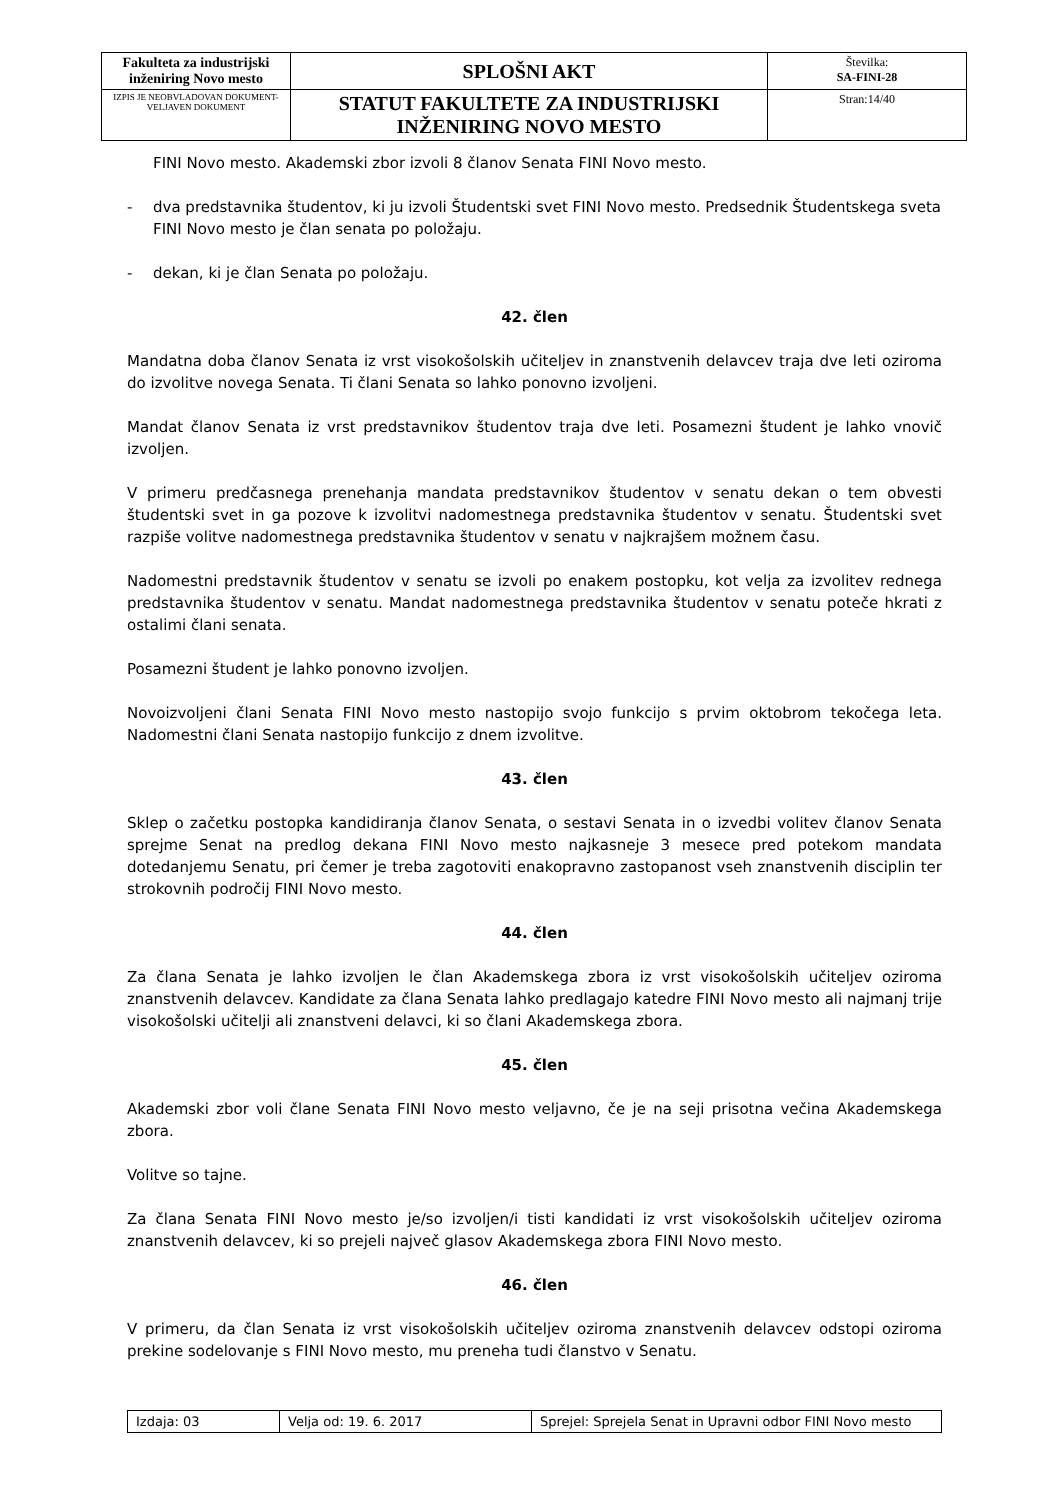| Fakulteta za industrijski inženiring Novo mesto | SPLOŠNI AKT | Številka: SA-FINI-28 |
| IZPIS JE NEOBVLADOVAN DOKUMENT-VELJAVEN DOKUMENT | STATUT FAKULTETE ZA INDUSTRIJSKI INŽENIRING NOVO MESTO | Stran:14/40 |
FINI Novo mesto. Akademski zbor izvoli 8 članov Senata FINI Novo mesto.
- dva predstavnika študentov, ki ju izvoli Študentski svet FINI Novo mesto. Predsednik Študentskega sveta FINI Novo mesto je član senata po položaju.
- dekan, ki je član Senata po položaju.
42. člen
Mandatna doba članov Senata iz vrst visokošolskih učiteljev in znanstvenih delavcev traja dve leti oziroma do izvolitve novega Senata. Ti člani Senata so lahko ponovno izvoljeni.
Mandat članov Senata iz vrst predstavnikov študentov traja dve leti. Posamezni študent je lahko vnovič izvoljen.
V primeru predčasnega prenehanja mandata predstavnikov študentov v senatu dekan o tem obvesti študentski svet in ga pozove k izvolitvi nadomestnega predstavnika študentov v senatu. Študentski svet razpiše volitve nadomestnega predstavnika študentov v senatu v najkrajšem možnem času.
Nadomestni predstavnik študentov v senatu se izvoli po enakem postopku, kot velja za izvolitev rednega predstavnika študentov v senatu. Mandat nadomestnega predstavnika študentov v senatu poteče hkrati z ostalimi člani senata.
Posamezni študent je lahko ponovno izvoljen.
Novoizvoljeni člani Senata FINI Novo mesto nastopijo svojo funkcijo s prvim oktobrom tekočega leta. Nadomestni člani Senata nastopijo funkcijo z dnem izvolitve.
43. člen
Sklep o začetku postopka kandidiranja članov Senata, o sestavi Senata in o izvedbi volitev članov Senata sprejme Senat na predlog dekana FINI Novo mesto najkasneje 3 mesece pred potekom mandata dotedanjemu Senatu, pri čemer je treba zagotoviti enakopravno zastopanost vseh znanstvenih disciplin ter strokovnih področij FINI Novo mesto.
44. člen
Za člana Senata je lahko izvoljen le član Akademskega zbora iz vrst visokošolskih učiteljev oziroma znanstvenih delavcev. Kandidate za člana Senata lahko predlagajo katedre FINI Novo mesto ali najmanj trije visokošolski učitelji ali znanstveni delavci, ki so člani Akademskega zbora.
45. člen
Akademski zbor voli člane Senata FINI Novo mesto veljavno, če je na seji prisotna večina Akademskega zbora.
Volitve so tajne.
Za člana Senata FINI Novo mesto je/so izvoljen/i tisti kandidati iz vrst visokošolskih učiteljev oziroma znanstvenih delavcev, ki so prejeli največ glasov Akademskega zbora FINI Novo mesto.
46. člen
V primeru, da član Senata iz vrst visokošolskih učiteljev oziroma znanstvenih delavcev odstopi oziroma prekine sodelovanje s FINI Novo mesto, mu preneha tudi članstvo v Senatu.
| Izdaja: 03 | Velja od: 19. 6. 2017 | Sprejel: Sprejela Senat in Upravni odbor FINI Novo mesto |